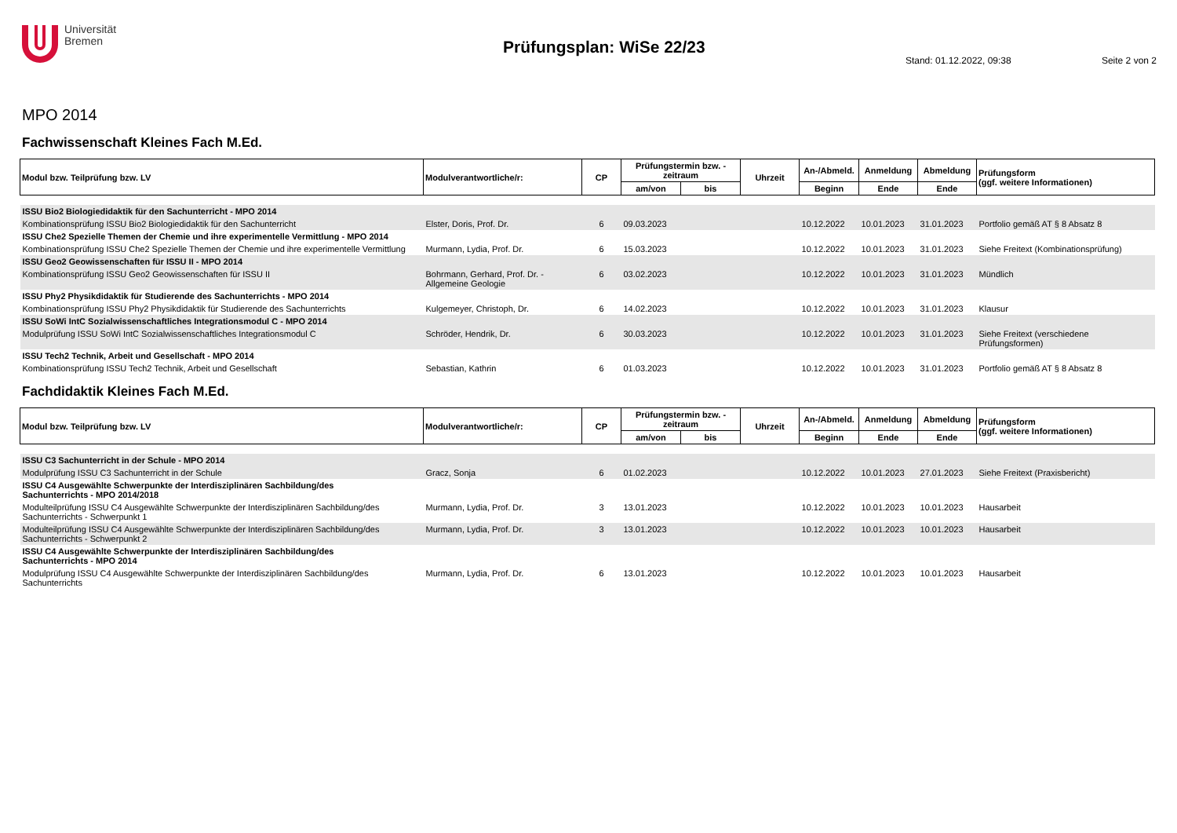Universität
Bremen
Prüfungsplan: WiSe 22/23
Stand: 01.12.2022, 09:38 Seite 2 von 2
MPO 2014
Fachwissenschaft Kleines Fach M.Ed.
| Modul bzw. Teilprüfung bzw. LV | Modulverantwortliche/r: | CP | Prüfungstermin bzw. -zeitraum | | Uhrzeit | An-/Abmeld. | Anmeldung | Abmeldung | Prüfungsform (ggf. weitere Informationen) |
| --- | --- | --- | --- | --- | --- | --- | --- | --- | --- |
| | | | am/von | bis | | Beginn | Ende | Ende | |
| ISSU Bio2 Biologiedidaktik für den Sachunterricht - MPO 2014 | | | | | | | | | |
| Kombinationsprüfung ISSU Bio2 Biologiedidaktik für den Sachunterricht | Elster, Doris, Prof. Dr. | 6 | 09.03.2023 | | | 10.12.2022 | 10.01.2023 | 31.01.2023 | Portfolio gemäß AT § 8 Absatz 8 |
| ISSU Che2 Spezielle Themen der Chemie und ihre experimentelle Vermittlung - MPO 2014 | | | | | | | | | |
| Kombinationsprüfung ISSU Che2 Spezielle Themen der Chemie und ihre experimentelle Vermittlung | Murmann, Lydia, Prof. Dr. | 6 | 15.03.2023 | | | 10.12.2022 | 10.01.2023 | 31.01.2023 | Siehe Freitext (Kombinationsprüfung) |
| ISSU Geo2 Geowissenschaften für ISSU II - MPO 2014 | | | | | | | | | |
| Kombinationsprüfung ISSU Geo2 Geowissenschaften für ISSU II | Bohrmann, Gerhard, Prof. Dr. - Allgemeine Geologie | 6 | 03.02.2023 | | | 10.12.2022 | 10.01.2023 | 31.01.2023 | Mündlich |
| ISSU Phy2 Physikdidaktik für Studierende des Sachunterrichts - MPO 2014 | | | | | | | | | |
| Kombinationsprüfung ISSU Phy2 Physikdidaktik für Studierende des Sachunterrichts | Kulgemeyer, Christoph, Dr. | 6 | 14.02.2023 | | | 10.12.2022 | 10.01.2023 | 31.01.2023 | Klausur |
| ISSU SoWi IntC Sozialwissenschaftliches Integrationsmodul C - MPO 2014 | | | | | | | | | |
| Modulprüfung ISSU SoWi IntC Sozialwissenschaftliches Integrationsmodul C | Schröder, Hendrik, Dr. | 6 | 30.03.2023 | | | 10.12.2022 | 10.01.2023 | 31.01.2023 | Siehe Freitext (verschiedene Prüfungsformen) |
| ISSU Tech2 Technik, Arbeit und Gesellschaft - MPO 2014 | | | | | | | | | |
| Kombinationsprüfung ISSU Tech2 Technik, Arbeit und Gesellschaft | Sebastian, Kathrin | 6 | 01.03.2023 | | | 10.12.2022 | 10.01.2023 | 31.01.2023 | Portfolio gemäß AT § 8 Absatz 8 |
Fachdidaktik Kleines Fach M.Ed.
| Modul bzw. Teilprüfung bzw. LV | Modulverantwortliche/r: | CP | Prüfungstermin bzw. -zeitraum | | Uhrzeit | An-/Abmeld. | Anmeldung | Abmeldung | Prüfungsform (ggf. weitere Informationen) |
| --- | --- | --- | --- | --- | --- | --- | --- | --- | --- |
| | | | am/von | bis | | Beginn | Ende | Ende | |
| ISSU C3 Sachunterricht in der Schule - MPO 2014 | | | | | | | | | |
| Modulprüfung ISSU C3 Sachunterricht in der Schule | Gracz, Sonja | 6 | 01.02.2023 | | | 10.12.2022 | 10.01.2023 | 27.01.2023 | Siehe Freitext (Praxisbericht) |
| ISSU C4 Ausgewählte Schwerpunkte der Interdisziplinären Sachbildung/des Sachunterrichts - MPO 2014/2018 | | | | | | | | | |
| Modulteilprüfung ISSU C4 Ausgewählte Schwerpunkte der Interdisziplinären Sachbildung/des Sachunterrichts - Schwerpunkt 1 | Murmann, Lydia, Prof. Dr. | 3 | 13.01.2023 | | | 10.12.2022 | 10.01.2023 | 10.01.2023 | Hausarbeit |
| Modulteilprüfung ISSU C4 Ausgewählte Schwerpunkte der Interdisziplinären Sachbildung/des Sachunterrichts - Schwerpunkt 2 | Murmann, Lydia, Prof. Dr. | 3 | 13.01.2023 | | | 10.12.2022 | 10.01.2023 | 10.01.2023 | Hausarbeit |
| ISSU C4 Ausgewählte Schwerpunkte der Interdisziplinären Sachbildung/des Sachunterrichts - MPO 2014 | | | | | | | | | |
| Modulprüfung ISSU C4 Ausgewählte Schwerpunkte der Interdisziplinären Sachbildung/des Sachunterrichts | Murmann, Lydia, Prof. Dr. | 6 | 13.01.2023 | | | 10.12.2022 | 10.01.2023 | 10.01.2023 | Hausarbeit |